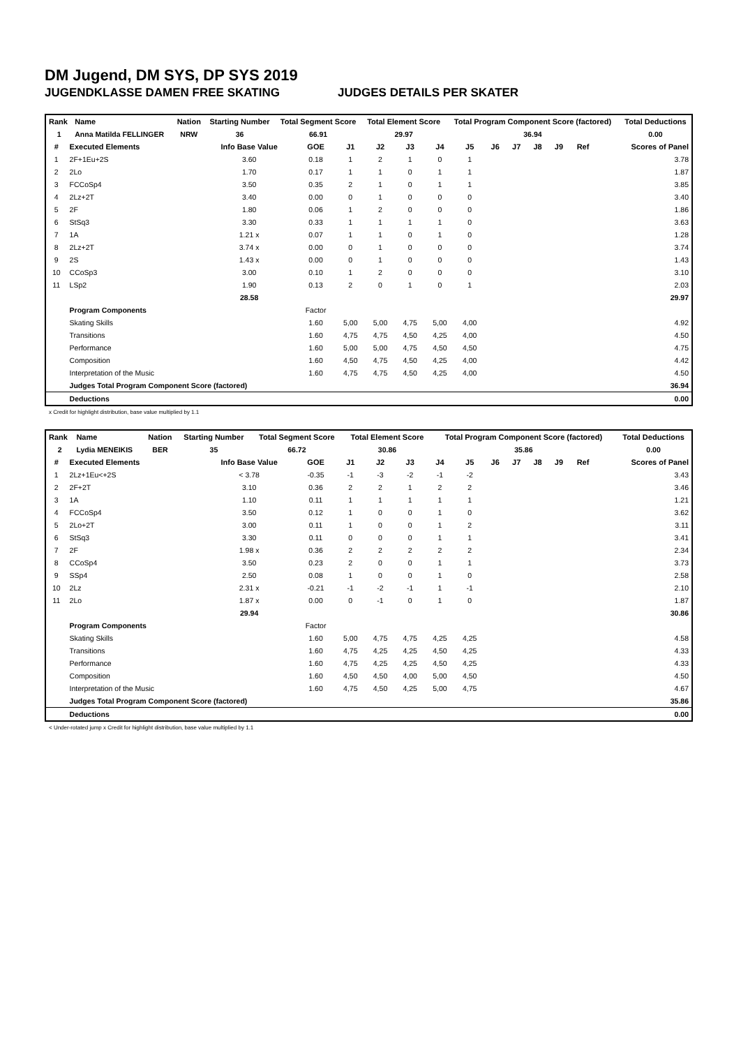DM Jugend, DM SYS, DP SYS 2019
JUGENDKLASSE DAMEN FREE SKATING JUDGES DETAILS PER SKATER
| Rank | Name | Nation | Starting Number | Total Segment Score | Total Element Score | Total Program Component Score (factored) | Total Deductions |
| --- | --- | --- | --- | --- | --- | --- | --- |
| 1 | Anna Matilda FELLINGER | NRW | 36 | 66.91 | 29.97 | 36.94 | 0.00 |
| # | Executed Elements | Info Base Value | GOE | J1 | J2 | J3 | J4 | J5 | J6 | J7 | J8 | J9 | Ref | Scores of Panel |
| --- | --- | --- | --- | --- | --- | --- | --- | --- | --- | --- | --- | --- | --- | --- |
| 1 | 2F+1Eu+2S | 3.60 | 0.18 | 1 | 2 | 1 | 0 | 1 | | | | | | 3.78 |
| 2 | 2Lo | 1.70 | 0.17 | 1 | 1 | 0 | 1 | 1 | | | | | | 1.87 |
| 3 | FCCoSp4 | 3.50 | 0.35 | 2 | 1 | 0 | 1 | 1 | | | | | | 3.85 |
| 4 | 2Lz+2T | 3.40 | 0.00 | 0 | 1 | 0 | 0 | 0 | | | | | | 3.40 |
| 5 | 2F | 1.80 | 0.06 | 1 | 2 | 0 | 0 | 0 | | | | | | 1.86 |
| 6 | StSq3 | 3.30 | 0.33 | 1 | 1 | 1 | 1 | 0 | | | | | | 3.63 |
| 7 | 1A | 1.21 x | 0.07 | 1 | 1 | 0 | 1 | 0 | | | | | | 1.28 |
| 8 | 2Lz+2T | 3.74 x | 0.00 | 0 | 1 | 0 | 0 | 0 | | | | | | 3.74 |
| 9 | 2S | 1.43 x | 0.00 | 0 | 1 | 0 | 0 | 0 | | | | | | 1.43 |
| 10 | CCoSp3 | 3.00 | 0.10 | 1 | 2 | 0 | 0 | 0 | | | | | | 3.10 |
| 11 | LSp2 | 1.90 | 0.13 | 2 | 0 | 1 | 0 | 1 | | | | | | 2.03 |
| | | 28.58 | | | | | | | | | | | | 29.97 |
| | Program Components | | Factor | | | | | | | | | | | |
| | Skating Skills | | 1.60 | 5,00 | 5,00 | 4,75 | 5,00 | 4,00 | | | | | | 4.92 |
| | Transitions | | 1.60 | 4,75 | 4,75 | 4,50 | 4,25 | 4,00 | | | | | | 4.50 |
| | Performance | | 1.60 | 5,00 | 5,00 | 4,75 | 4,50 | 4,50 | | | | | | 4.75 |
| | Composition | | 1.60 | 4,50 | 4,75 | 4,50 | 4,25 | 4,00 | | | | | | 4.42 |
| | Interpretation of the Music | | 1.60 | 4,75 | 4,75 | 4,50 | 4,25 | 4,00 | | | | | | 4.50 |
| | Judges Total Program Component Score (factored) | | | | | | | | | | | | | 36.94 |
| | Deductions | | | | | | | | | | | | | 0.00 |
x Credit for highlight distribution, base value multiplied by 1.1
| Rank | Name | Nation | Starting Number | Total Segment Score | Total Element Score | Total Program Component Score (factored) | Total Deductions |
| --- | --- | --- | --- | --- | --- | --- | --- |
| 2 | Lydia MENEIKIS | BER | 35 | 66.72 | 30.86 | 35.86 | 0.00 |
| # | Executed Elements | Info Base Value | GOE | J1 | J2 | J3 | J4 | J5 | J6 | J7 | J8 | J9 | Ref | Scores of Panel |
| --- | --- | --- | --- | --- | --- | --- | --- | --- | --- | --- | --- | --- | --- | --- |
| 1 | 2Lz+1Eu<+2S | < 3.78 | -0.35 | -1 | -3 | -2 | -1 | -2 | | | | | | 3.43 |
| 2 | 2F+2T | 3.10 | 0.36 | 2 | 2 | 1 | 2 | 2 | | | | | | 3.46 |
| 3 | 1A | 1.10 | 0.11 | 1 | 1 | 1 | 1 | 1 | | | | | | 1.21 |
| 4 | FCCoSp4 | 3.50 | 0.12 | 1 | 0 | 0 | 1 | 0 | | | | | | 3.62 |
| 5 | 2Lo+2T | 3.00 | 0.11 | 1 | 0 | 0 | 1 | 2 | | | | | | 3.11 |
| 6 | StSq3 | 3.30 | 0.11 | 0 | 0 | 0 | 1 | 1 | | | | | | 3.41 |
| 7 | 2F | 1.98 x | 0.36 | 2 | 2 | 2 | 2 | 2 | | | | | | 2.34 |
| 8 | CCoSp4 | 3.50 | 0.23 | 2 | 0 | 0 | 1 | 1 | | | | | | 3.73 |
| 9 | SSp4 | 2.50 | 0.08 | 1 | 0 | 0 | 1 | 0 | | | | | | 2.58 |
| 10 | 2Lz | 2.31 x | -0.21 | -1 | -2 | -1 | 1 | -1 | | | | | | 2.10 |
| 11 | 2Lo | 1.87 x | 0.00 | 0 | -1 | 0 | 1 | 0 | | | | | | 1.87 |
| | | 29.94 | | | | | | | | | | | | 30.86 |
| | Program Components | | Factor | | | | | | | | | | | |
| | Skating Skills | | 1.60 | 5,00 | 4,75 | 4,75 | 4,25 | 4,25 | | | | | | 4.58 |
| | Transitions | | 1.60 | 4,75 | 4,25 | 4,25 | 4,50 | 4,25 | | | | | | 4.33 |
| | Performance | | 1.60 | 4,75 | 4,25 | 4,25 | 4,50 | 4,25 | | | | | | 4.33 |
| | Composition | | 1.60 | 4,50 | 4,50 | 4,00 | 5,00 | 4,50 | | | | | | 4.50 |
| | Interpretation of the Music | | 1.60 | 4,75 | 4,50 | 4,25 | 5,00 | 4,75 | | | | | | 4.67 |
| | Judges Total Program Component Score (factored) | | | | | | | | | | | | | 35.86 |
| | Deductions | | | | | | | | | | | | | 0.00 |
< Under-rotated jump x Credit for highlight distribution, base value multiplied by 1.1